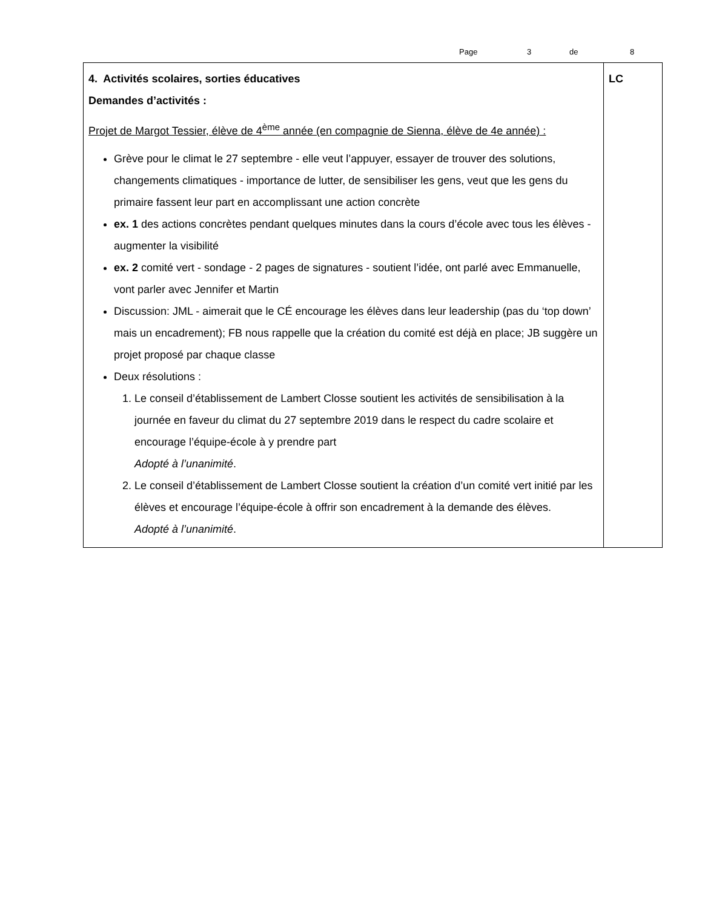Page 3 de 8
| 4. Activités scolaires, sorties éducatives Demandes d’activités : Projet de Margot Tessier, élève de 4<sup>ème</sup> année (en compagnie de Sienna, élève de 4e année) : Grève pour le climat le 27 septembre - elle veut l’appuyer, essayer de trouver des solutions, changements climatiques - importance de lutter, de sensibiliser les gens, veut que les gens du primaire fassent leur part en accomplissant une action concrète ex. 1 des actions concrètes pendant quelques minutes dans la cours d’école avec tous les élèves - augmenter la visibilité ex. 2 comité vert - sondage - 2 pages de signatures - soutient l’idée, ont parlé avec Emmanuelle, vont parler avec Jennifer et Martin Discussion: JML - aimerait que le CÉ encourage les élèves dans leur leadership (pas du ‘top down’ mais un encadrement); FB nous rappelle que la création du comité est déjà en place; JB suggère un projet proposé par chaque classe Deux résolutions : 1. Le conseil d’établissement de Lambert Closse soutient les activités de sensibilisation à la journée en faveur du climat du 27 septembre 2019 dans le respect du cadre scolaire et encourage l’équipe-école à y prendre part Adopté à l’unanimité . 2. Le conseil d’établissement de Lambert Closse soutient la création d’un comité vert initié par les élèves et encourage l’équipe-école à offrir son encadrement à la demande des élèves. Adopté à l’unanimité . | LC |